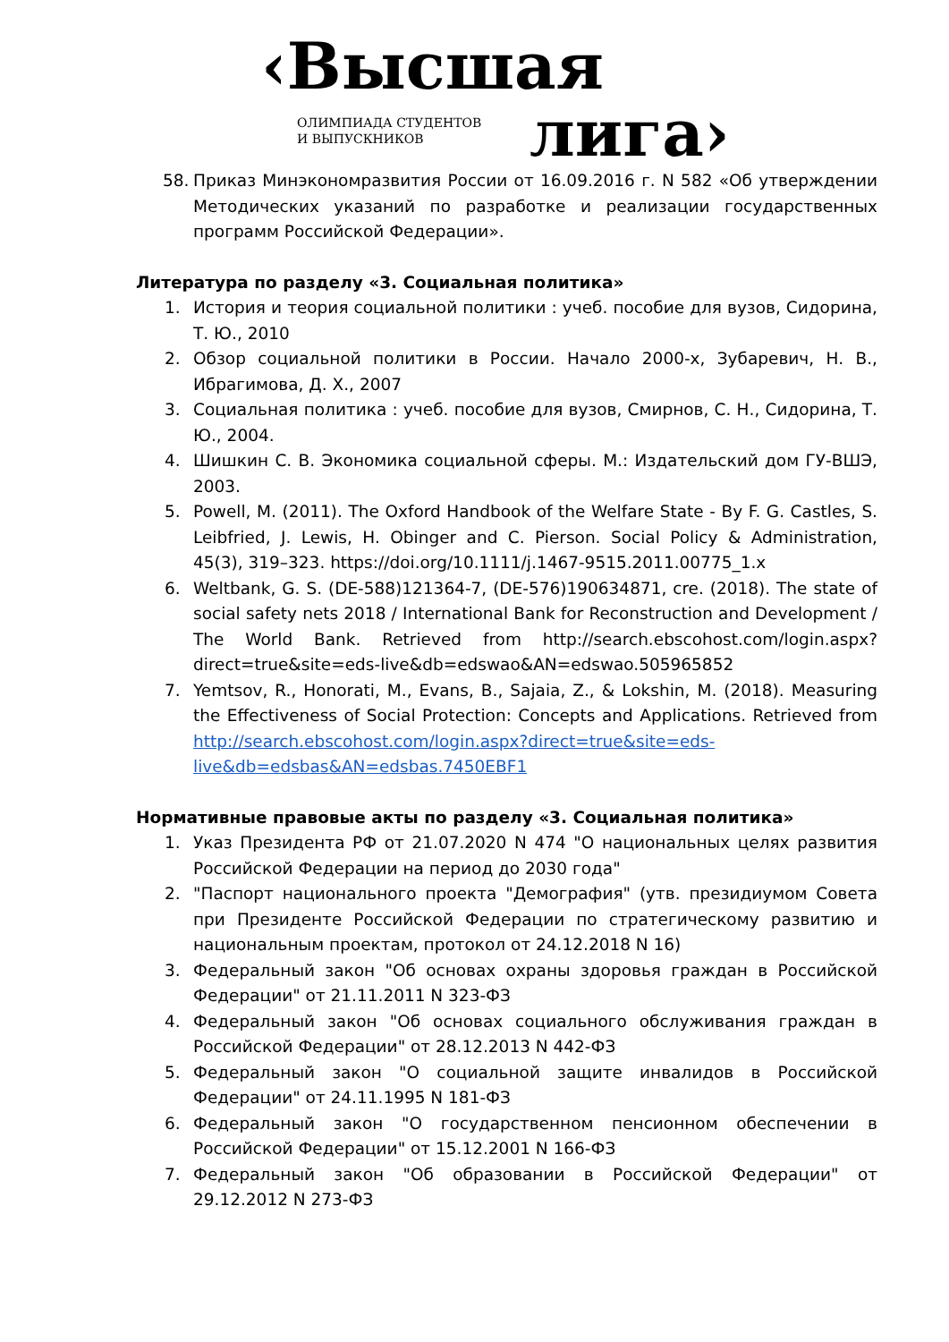‹Высшая
ОЛИМПИАДА СТУДЕНТОВ
И ВЫПУСКНИКОВ
лига›
58. Приказ Минэкономразвития России от 16.09.2016 г. N 582 «Об утверждении Методических указаний по разработке и реализации государственных программ Российской Федерации».
Литература по разделу «3. Социальная политика»
1. История и теория социальной политики : учеб. пособие для вузов, Сидорина, Т. Ю., 2010
2. Обзор социальной политики в России. Начало 2000-х, Зубаревич, Н. В., Ибрагимова, Д. Х., 2007
3. Социальная политика : учеб. пособие для вузов, Смирнов, С. Н., Сидорина, Т. Ю., 2004.
4. Шишкин С. В. Экономика социальной сферы. М.: Издательский дом ГУ-ВШЭ, 2003.
5. Powell, M. (2011). The Oxford Handbook of the Welfare State - By F. G. Castles, S. Leibfried, J. Lewis, H. Obinger and C. Pierson. Social Policy & Administration, 45(3), 319–323. https://doi.org/10.1111/j.1467-9515.2011.00775_1.x
6. Weltbank, G. S. (DE-588)121364-7, (DE-576)190634871, cre. (2018). The state of social safety nets 2018 / International Bank for Reconstruction and Development / The World Bank. Retrieved from http://search.ebscohost.com/login.aspx?direct=true&site=eds-live&db=edswao&AN=edswao.505965852
7. Yemtsov, R., Honorati, M., Evans, B., Sajaia, Z., & Lokshin, M. (2018). Measuring the Effectiveness of Social Protection: Concepts and Applications. Retrieved from http://search.ebscohost.com/login.aspx?direct=true&site=eds-live&db=edsbas&AN=edsbas.7450EBF1
Нормативные правовые акты по разделу «3. Социальная политика»
1. Указ Президента РФ от 21.07.2020 N 474 "О национальных целях развития Российской Федерации на период до 2030 года"
2. "Паспорт национального проекта "Демография" (утв. президиумом Совета при Президенте Российской Федерации по стратегическому развитию и национальным проектам, протокол от 24.12.2018 N 16)
3. Федеральный закон "Об основах охраны здоровья граждан в Российской Федерации" от 21.11.2011 N 323-ФЗ
4. Федеральный закон "Об основах социального обслуживания граждан в Российской Федерации" от 28.12.2013 N 442-ФЗ
5. Федеральный закон "О социальной защите инвалидов в Российской Федерации" от 24.11.1995 N 181-ФЗ
6. Федеральный закон "О государственном пенсионном обеспечении в Российской Федерации" от 15.12.2001 N 166-ФЗ
7. Федеральный закон "Об образовании в Российской Федерации" от 29.12.2012 N 273-ФЗ